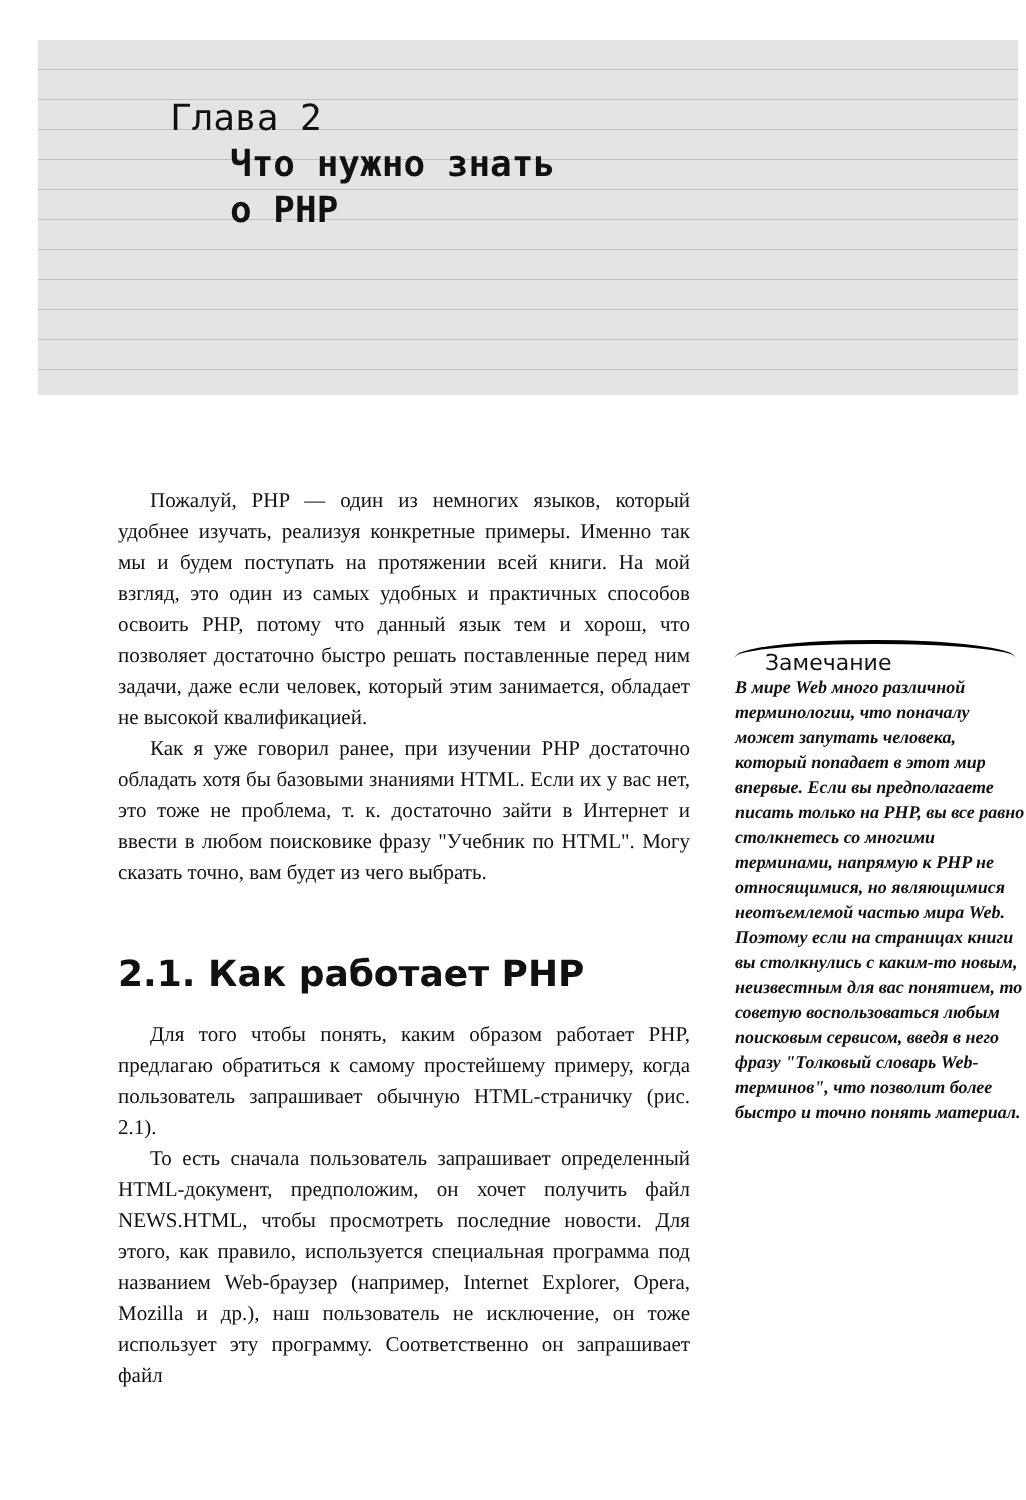Глава 2
Что нужно знать
о PHP
Пожалуй, PHP — один из немногих языков, который удобнее изучать, реализуя конкретные примеры. Именно так мы и будем поступать на протяжении всей книги. На мой взгляд, это один из самых удобных и практичных способов освоить PHP, потому что данный язык тем и хорош, что позволяет достаточно быстро решать поставленные перед ним задачи, даже если человек, который этим занимается, обладает не высокой квалификацией.
Как я уже говорил ранее, при изучении PHP достаточно обладать хотя бы базовыми знаниями HTML. Если их у вас нет, это тоже не проблема, т. к. достаточно зайти в Интернет и ввести в любом поисковике фразу "Учебник по HTML". Могу сказать точно, вам будет из чего выбрать.
2.1. Как работает PHP
Для того чтобы понять, каким образом работает PHP, предлагаю обратиться к самому простейшему примеру, когда пользователь запрашивает обычную HTML-страничку (рис. 2.1).
То есть сначала пользователь запрашивает определенный HTML-документ, предположим, он хочет получить файл NEWS.HTML, чтобы просмотреть последние новости. Для этого, как правило, используется специальная программа под названием Web-браузер (например, Internet Explorer, Opera, Mozilla и др.), наш пользователь не исключение, он тоже использует эту программу. Соответственно он запрашивает файл
Замечание
В мире Web много различной терминологии, что поначалу может запутать человека, который попадает в этот мир впервые. Если вы предполагаете писать только на PHP, вы все равно столкнетесь со многими терминами, напрямую к PHP не относящимися, но являющимися неотъемлемой частью мира Web. Поэтому если на страницах книги вы столкнулись с каким-то новым, неизвестным для вас понятием, то советую воспользоваться любым поисковым сервисом, введя в него фразу "Толковый словарь Web-терминов", что позволит более быстро и точно понять материал.